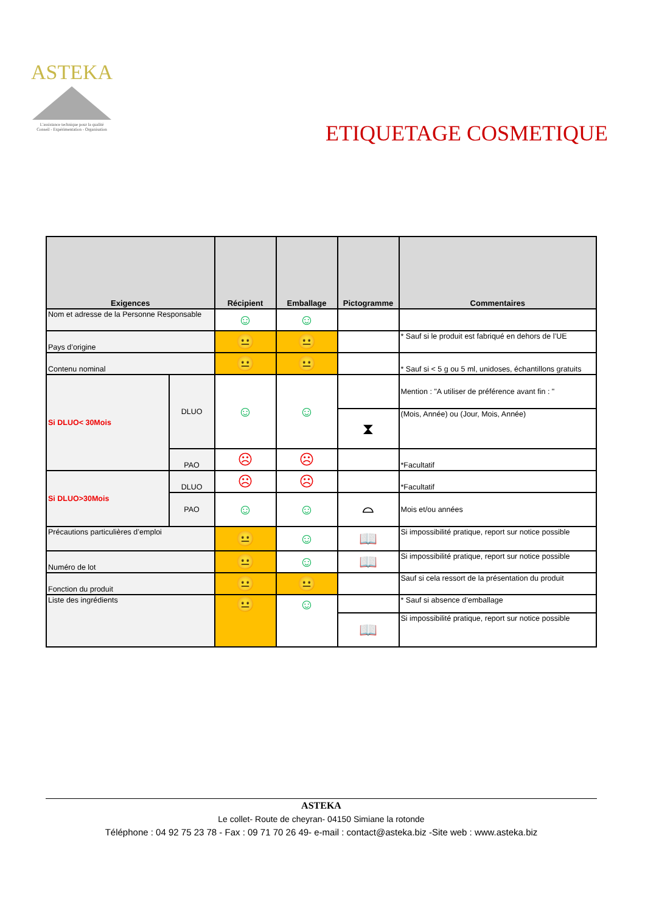ASTEKA
L'assistance technique pour la qualité
Conseil - Expérimentation - Organisation
ETIQUETAGE COSMETIQUE
| Exigences | | Récipient | Emballage | Pictogramme | Commentaires |
| --- | --- | --- | --- | --- | --- |
| Nom et adresse de la Personne Responsable | | ☺ | ☺ | | |
| Pays d’origine | | 😐 | 😐 | | * Sauf si le produit est fabriqué en dehors de l’UE |
| Contenu nominal | | 😐 | 😐 | | * Sauf si < 5 g ou 5 ml, unidoses, échantillons gratuits |
| Si DLUO< 30Mois | DLUO | ☺ | ☺ | | Mention : "A utiliser de préférence avant fin : " |
| | | | | ⧗ | (Mois, Année) ou (Jour, Mois, Année) |
| | PAO | ☹ | ☹ | | *Facultatif |
| Si DLUO>30Mois | DLUO | ☹ | ☹ | | *Facultatif |
| | PAO | ☺ | ☺ | ⌓ | Mois et/ou années |
| Précautions particulières d’emploi | | 😐 | ☺ | 📖 | Si impossibilité pratique, report sur notice possible |
| Numéro de lot | | 😐 | ☺ | 📖 | Si impossibilité pratique, report sur notice possible |
| Fonction du produit | | 😐 | 😐 | | Sauf si cela ressort de la présentation du produit |
| Liste des ingrédients | | 😐 | ☺ | | * Sauf si absence d’emballage |
| | | | | 📖 | Si impossibilité pratique, report sur notice possible |
ASTEKA
Le collet- Route de cheyran- 04150 Simiane la rotonde
Téléphone : 04 92 75 23 78 - Fax : 09 71 70 26 49- e-mail : contact@asteka.biz -Site web : www.asteka.biz